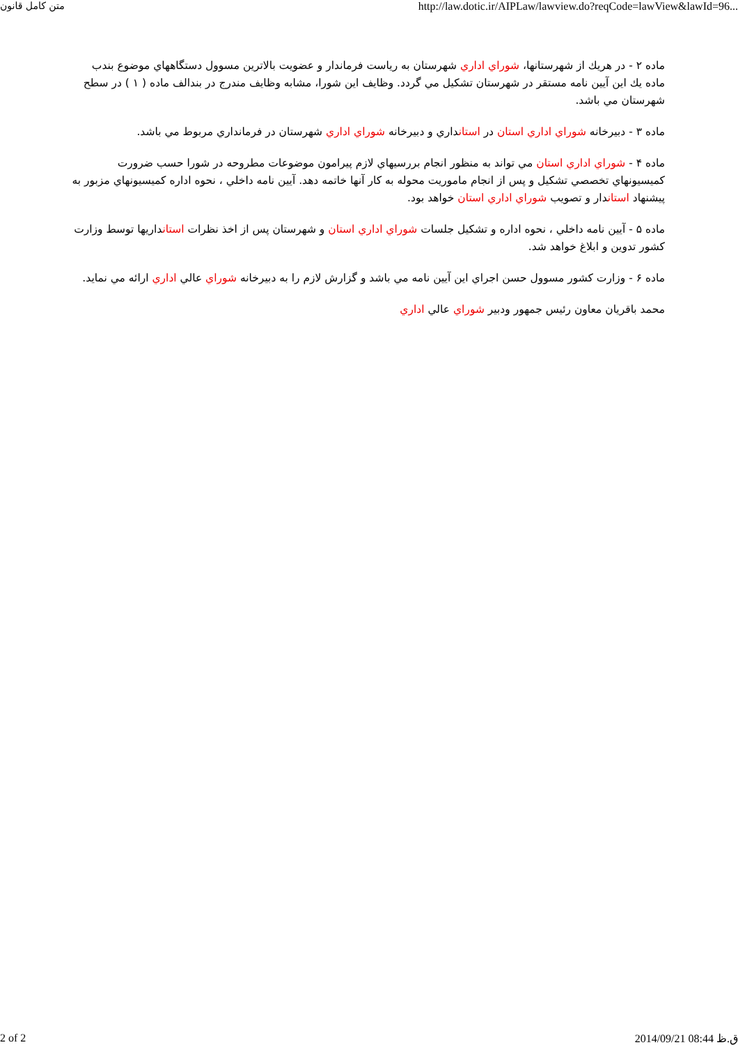متن كامل قانون http://law.dotic.ir/AIPLaw/lawview.do?reqCode=lawView&lawId=96...
ماده ۲ - در هريك از شهرستانها، شوراي اداري شهرستان به رياست فرماندار و عضويت بالاترين مسوول دستگاههاي موضوع بندب ماده يك اين آيين نامه مستقر در شهرستان تشكيل مي گردد. وظايف اين شورا، مشابه وظايف مندرج در بندالف ماده ( ۱ ) در سطح شهرستان مي باشد.
ماده ۳ - دبيرخانه شوراي اداري استان در استانداري و دبيرخانه شوراي اداري شهرستان در فرمانداري مربوط مي باشد.
ماده ۴ - شوراي اداري استان مي تواند به منظور انجام بررسيهاي لازم پيرامون موضوعات مطروحه در شورا حسب ضرورت كميسيونهاي تخصصي تشكيل و پس از انجام ماموريت محوله به كار آنها خاتمه دهد. آيين نامه داخلي ، نحوه اداره كميسيونهاي مزبور به پيشنهاد استاندار و تصويب شوراي اداري استان خواهد بود.
ماده ۵ - آيين نامه داخلي ، نحوه اداره و تشكيل جلسات شوراي اداري استان و شهرستان پس از اخذ نظرات استانداريها توسط وزارت كشور تدوين و ابلاغ خواهد شد.
ماده ۶ - وزارت كشور مسوول حسن اجراي اين آيين نامه مي باشد و گزارش لازم را به دبيرخانه شوراي عالي اداري ارائه مي نمايد.
محمد باقريان معاون رئيس جمهور ودبير شوراي عالي اداري
2 of 2 2014/09/21 08:44 ق.ظ